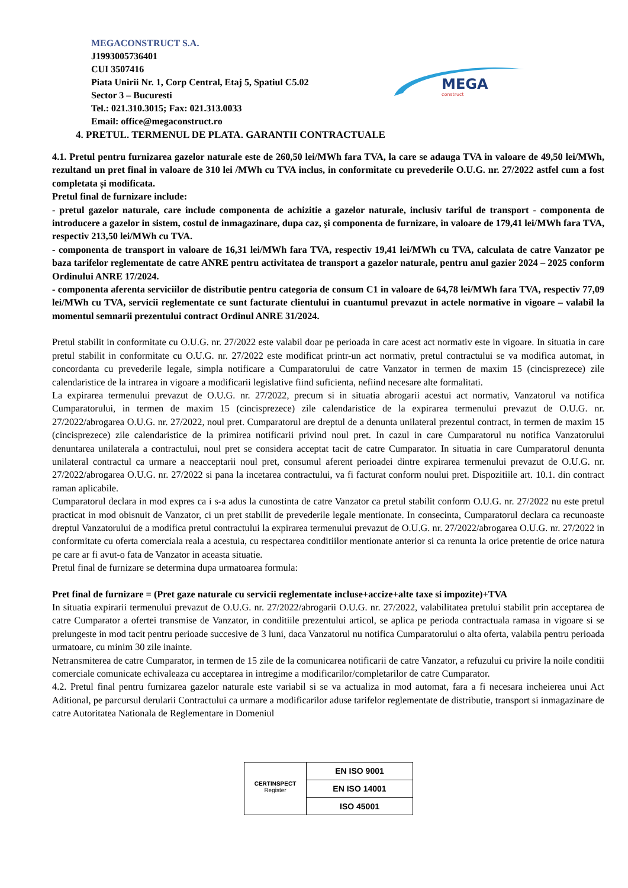MEGACONSTRUCT S.A.
J1993005736401
CUI 3507416
Piata Unirii Nr. 1, Corp Central, Etaj 5, Spatiul C5.02
Sector 3 – Bucuresti
Tel.: 021.310.3015; Fax: 021.313.0033
Email: office@megaconstruct.ro
MEGA
construct
4. PRETUL. TERMENUL DE PLATA. GARANTII CONTRACTUALE
4.1. Pretul pentru furnizarea gazelor naturale este de 260,50 lei/MWh fara TVA, la care se adauga TVA in valoare de 49,50 lei/MWh, rezultand un pret final in valoare de 310 lei /MWh cu TVA inclus, in conformitate cu prevederile O.U.G. nr. 27/2022 astfel cum a fost completata și modificata.
Pretul final de furnizare include:
- pretul gazelor naturale, care include componenta de achizitie a gazelor naturale, inclusiv tariful de transport - componenta de introducere a gazelor in sistem, costul de inmagazinare, dupa caz, şi componenta de furnizare, in valoare de 179,41 lei/MWh fara TVA, respectiv 213,50 lei/MWh cu TVA.
- componenta de transport in valoare de 16,31 lei/MWh fara TVA, respectiv 19,41 lei/MWh cu TVA, calculata de catre Vanzator pe baza tarifelor reglementate de catre ANRE pentru activitatea de transport a gazelor naturale, pentru anul gazier 2024 – 2025 conform Ordinului ANRE 17/2024.
- componenta aferenta serviciilor de distributie pentru categoria de consum C1 in valoare de 64,78 lei/MWh fara TVA, respectiv 77,09 lei/MWh cu TVA, servicii reglementate ce sunt facturate clientului in cuantumul prevazut in actele normative in vigoare – valabil la momentul semnarii prezentului contract Ordinul ANRE 31/2024.
Pretul stabilit in conformitate cu O.U.G. nr. 27/2022 este valabil doar pe perioada in care acest act normativ este in vigoare. In situatia in care pretul stabilit in conformitate cu O.U.G. nr. 27/2022 este modificat printr-un act normativ, pretul contractului se va modifica automat, in concordanta cu prevederile legale, simpla notificare a Cumparatorului de catre Vanzator in termen de maxim 15 (cincisprezece) zile calendaristice de la intrarea in vigoare a modificarii legislative fiind suficienta, nefiind necesare alte formalitati.
La expirarea termenului prevazut de O.U.G. nr. 27/2022, precum si in situatia abrogarii acestui act normativ, Vanzatorul va notifica Cumparatorului, in termen de maxim 15 (cincisprezece) zile calendaristice de la expirarea termenului prevazut de O.U.G. nr. 27/2022/abrogarea O.U.G. nr. 27/2022, noul pret. Cumparatorul are dreptul de a denunta unilateral prezentul contract, in termen de maxim 15 (cincisprezece) zile calendaristice de la primirea notificarii privind noul pret. In cazul in care Cumparatorul nu notifica Vanzatorului denuntarea unilaterala a contractului, noul pret se considera acceptat tacit de catre Cumparator. In situatia in care Cumparatorul denunta unilateral contractul ca urmare a neacceptarii noul pret, consumul aferent perioadei dintre expirarea termenului prevazut de O.U.G. nr. 27/2022/abrogarea O.U.G. nr. 27/2022 si pana la incetarea contractului, va fi facturat conform noului pret. Dispozitiile art. 10.1. din contract raman aplicabile.
Cumparatorul declara in mod expres ca i s-a adus la cunostinta de catre Vanzator ca pretul stabilit conform O.U.G. nr. 27/2022 nu este pretul practicat in mod obisnuit de Vanzator, ci un pret stabilit de prevederile legale mentionate. In consecinta, Cumparatorul declara ca recunoaste dreptul Vanzatorului de a modifica pretul contractului la expirarea termenului prevazut de O.U.G. nr. 27/2022/abrogarea O.U.G. nr. 27/2022 in conformitate cu oferta comerciala reala a acestuia, cu respectarea conditiilor mentionate anterior si ca renunta la orice pretentie de orice natura pe care ar fi avut-o fata de Vanzator in aceasta situatie.
Pretul final de furnizare se determina dupa urmatoarea formula:
Pret final de furnizare = (Pret gaze naturale cu servicii reglementate incluse+accize+alte taxe si impozite)+TVA
In situatia expirarii termenului prevazut de O.U.G. nr. 27/2022/abrogarii O.U.G. nr. 27/2022, valabilitatea pretului stabilit prin acceptarea de catre Cumparator a ofertei transmise de Vanzator, in conditiile prezentului articol, se aplica pe perioda contractuala ramasa in vigoare si se prelungeste in mod tacit pentru perioade succesive de 3 luni, daca Vanzatorul nu notifica Cumparatorului o alta oferta, valabila pentru perioada urmatoare, cu minim 30 zile inainte.
Netransmiterea de catre Cumparator, in termen de 15 zile de la comunicarea notificarii de catre Vanzator, a refuzului cu privire la noile conditii comerciale comunicate echivaleaza cu acceptarea in intregime a modificarilor/completarilor de catre Cumparator.
4.2. Pretul final pentru furnizarea gazelor naturale este variabil si se va actualiza in mod automat, fara a fi necesara incheierea unui Act Aditional, pe parcursul derularii Contractului ca urmare a modificarilor aduse tarifelor reglementate de distributie, transport si inmagazinare de catre Autoritatea Nationala de Reglementare in Domeniul
CERTINSPECT
Register
EN ISO 9001
EN ISO 14001
ISO 45001